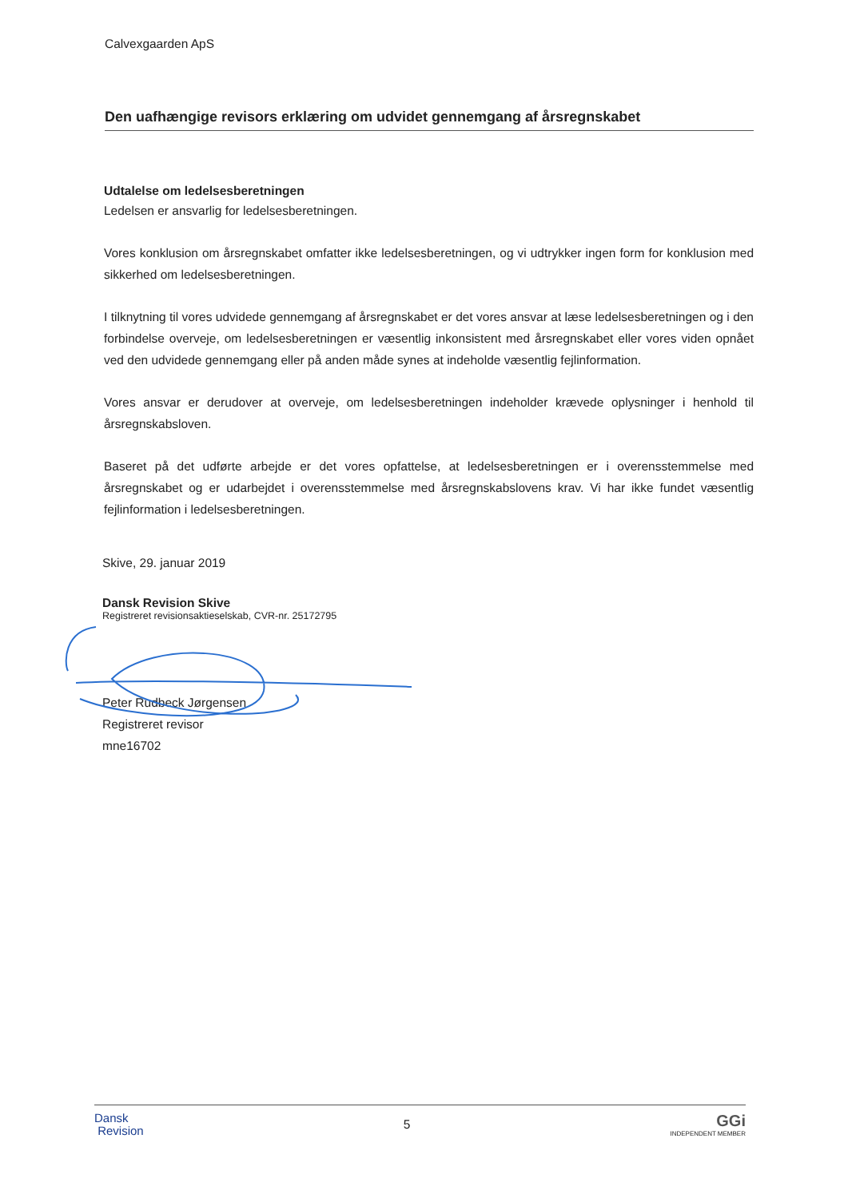Calvexgaarden ApS
Den uafhængige revisors erklæring om udvidet gennemgang af årsregnskabet
Udtalelse om ledelsesberetningen
Ledelsen er ansvarlig for ledelsesberetningen.
Vores konklusion om årsregnskabet omfatter ikke ledelsesberetningen, og vi udtrykker ingen form for konklusion med sikkerhed om ledelsesberetningen.
I tilknytning til vores udvidede gennemgang af årsregnskabet er det vores ansvar at læse ledelsesberetningen og i den forbindelse overveje, om ledelsesberetningen er væsentlig inkonsistent med årsregnskabet eller vores viden opnået ved den udvidede gennemgang eller på anden måde synes at indeholde væsentlig fejlinformation.
Vores ansvar er derudover at overveje, om ledelsesberetningen indeholder krævede oplysninger i henhold til årsregnskabsloven.
Baseret på det udførte arbejde er det vores opfattelse, at ledelsesberetningen er i overensstemmelse med årsregnskabet og er udarbejdet i overensstemmelse med årsregnskabslovens krav. Vi har ikke fundet væsentlig fejlinformation i ledelsesberetningen.
Skive, 29. januar 2019
Dansk Revision Skive
Registreret revisionsaktieselskab, CVR-nr. 25172795
Peter Rudbeck Jørgensen
Registreret revisor
mne16702
Dansk
Revision
5
GGi
INDEPENDENT MEMBER